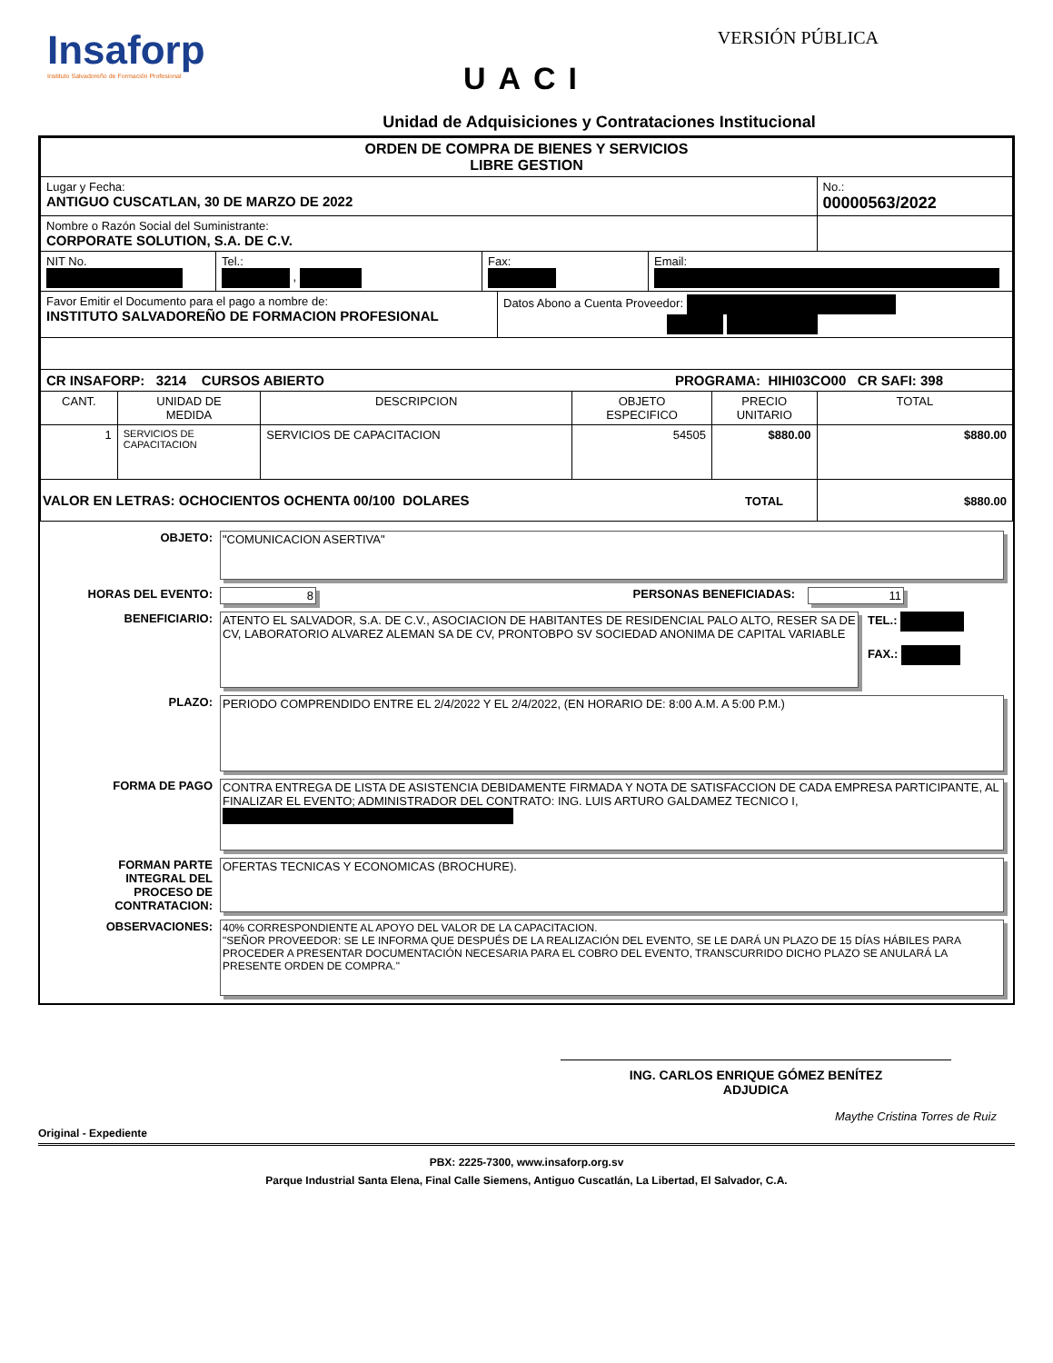Insaforp
Instituto Salvadoreño de Formación Profesional
VERSIÓN PÚBLICA
UACI
Unidad de Adquisiciones y Contrataciones Institucional
| ORDEN DE COMPRA DE BIENES Y SERVICIOS LIBRE GESTION | | | | | |
| Lugar y Fecha: ANTIGUO CUSCATLAN, 30 DE MARZO DE 2022 | | | | | No.: 00000563/2022 |
| Nombre o Razón Social del Suministrante: CORPORATE SOLUTION, S.A. DE C.V. | | | | | |
| / NIT No. / Tel.: , / Fax: / Email: / | | | | | |
| / Favor Emitir el Documento para el pago a nombre de: INSTITUTO SALVADOREÑO DE FORMACION PROFESIONAL / Datos Abono a Cuenta Proveedor: / | | | | | |
| CR INSAFORP: 3214 CURSOS ABIERTO PROGRAMA: HIHI03CO00 CR SAFI: 398 | | | | | |
| CANT. | UNIDAD DE MEDIDA | DESCRIPCION | OBJETO ESPECIFICO | PRECIO UNITARIO | TOTAL |
| 1 | SERVICIOS DE CAPACITACION | SERVICIOS DE CAPACITACION | 54505 | $880.00 | $880.00 |
| VALOR EN LETRAS: OCHOCIENTOS OCHENTA 00/100 DOLARES | | | | TOTAL | $880.00 |
OBJETO: "COMUNICACION ASERTIVA"
HORAS DEL EVENTO: 8 PERSONAS BENEFICIADAS: 11
BENEFICIARIO: ATENTO EL SALVADOR, S.A. DE C.V., ASOCIACION DE HABITANTES DE RESIDENCIAL PALO ALTO, RESER SA DE CV, LABORATORIO ALVAREZ ALEMAN SA DE CV, PRONTOBPO SV SOCIEDAD ANONIMA DE CAPITAL VARIABLE
TEL.:
FAX.:
PLAZO: PERIODO COMPRENDIDO ENTRE EL 2/4/2022 Y EL 2/4/2022, (EN HORARIO DE: 8:00 A.M. A 5:00 P.M.)
FORMA DE PAGO CONTRA ENTREGA DE LISTA DE ASISTENCIA DEBIDAMENTE FIRMADA Y NOTA DE SATISFACCION DE CADA EMPRESA PARTICIPANTE, AL FINALIZAR EL EVENTO; ADMINISTRADOR DEL CONTRATO: ING. LUIS ARTURO GALDAMEZ TECNICO I,
FORMAN PARTE
INTEGRAL DEL
PROCESO DE
CONTRATACION:
OFERTAS TECNICAS Y ECONOMICAS (BROCHURE).
OBSERVACIONES: 40% CORRESPONDIENTE AL APOYO DEL VALOR DE LA CAPACITACION.
"SEÑOR PROVEEDOR: SE LE INFORMA QUE DESPUÉS DE LA REALIZACIÓN DEL EVENTO, SE LE DARÁ UN PLAZO DE 15 DÍAS HÁBILES PARA PROCEDER A PRESENTAR DOCUMENTACIÓN NECESARIA PARA EL COBRO DEL EVENTO, TRANSCURRIDO DICHO PLAZO SE ANULARÁ LA PRESENTE ORDEN DE COMPRA."
ING. CARLOS ENRIQUE GÓMEZ BENÍTEZ
ADJUDICA
Maythe Cristina Torres de Ruiz
Original - Expediente
PBX: 2225-7300, www.insaforp.org.sv
Parque Industrial Santa Elena, Final Calle Siemens, Antiguo Cuscatlán, La Libertad, El Salvador, C.A.